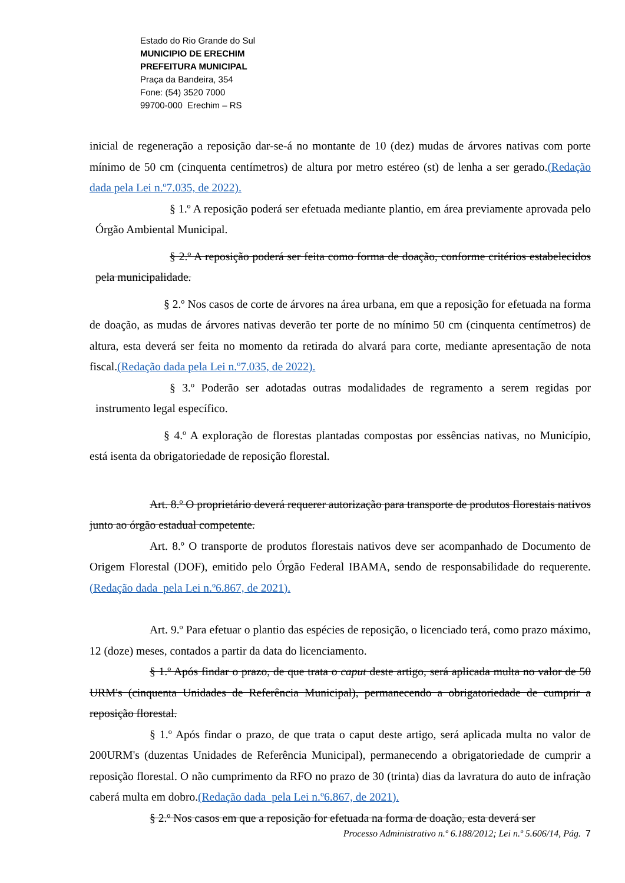Estado do Rio Grande do Sul
MUNICIPIO DE ERECHIM
PREFEITURA MUNICIPAL
Praça da Bandeira, 354
Fone: (54) 3520 7000
99700-000 Erechim – RS
inicial de regeneração a reposição dar-se-á no montante de 10 (dez) mudas de árvores nativas com porte mínimo de 50 cm (cinquenta centímetros) de altura por metro estéreo (st) de lenha a ser gerado.(Redação dada pela Lei n.º7.035, de 2022).
§ 1.º A reposição poderá ser efetuada mediante plantio, em área previamente aprovada pelo Órgão Ambiental Municipal.
§ 2.º A reposição poderá ser feita como forma de doação, conforme critérios estabelecidos pela municipalidade.
§ 2.º Nos casos de corte de árvores na área urbana, em que a reposição for efetuada na forma de doação, as mudas de árvores nativas deverão ter porte de no mínimo 50 cm (cinquenta centímetros) de altura, esta deverá ser feita no momento da retirada do alvará para corte, mediante apresentação de nota fiscal.(Redação dada pela Lei n.º7.035, de 2022).
§ 3.º Poderão ser adotadas outras modalidades de regramento a serem regidas por instrumento legal específico.
§ 4.º A exploração de florestas plantadas compostas por essências nativas, no Município, está isenta da obrigatoriedade de reposição florestal.
Art. 8.º O proprietário deverá requerer autorização para transporte de produtos florestais nativos junto ao órgão estadual competente.
Art. 8.º O transporte de produtos florestais nativos deve ser acompanhado de Documento de Origem Florestal (DOF), emitido pelo Órgão Federal IBAMA, sendo de responsabilidade do requerente. (Redação dada pela Lei n.º6.867, de 2021).
Art. 9.º Para efetuar o plantio das espécies de reposição, o licenciado terá, como prazo máximo, 12 (doze) meses, contados a partir da data do licenciamento.
§ 1.º Após findar o prazo, de que trata o caput deste artigo, será aplicada multa no valor de 50 URM's (cinquenta Unidades de Referência Municipal), permanecendo a obrigatoriedade de cumprir a reposição florestal.
§ 1.º Após findar o prazo, de que trata o caput deste artigo, será aplicada multa no valor de 200URM's (duzentas Unidades de Referência Municipal), permanecendo a obrigatoriedade de cumprir a reposição florestal. O não cumprimento da RFO no prazo de 30 (trinta) dias da lavratura do auto de infração caberá multa em dobro.(Redação dada pela Lei n.º6.867, de 2021).
§ 2.º Nos casos em que a reposição for efetuada na forma de doação, esta deverá ser
Processo Administrativo n.º 6.188/2012; Lei n.º 5.606/14, Pág. 7